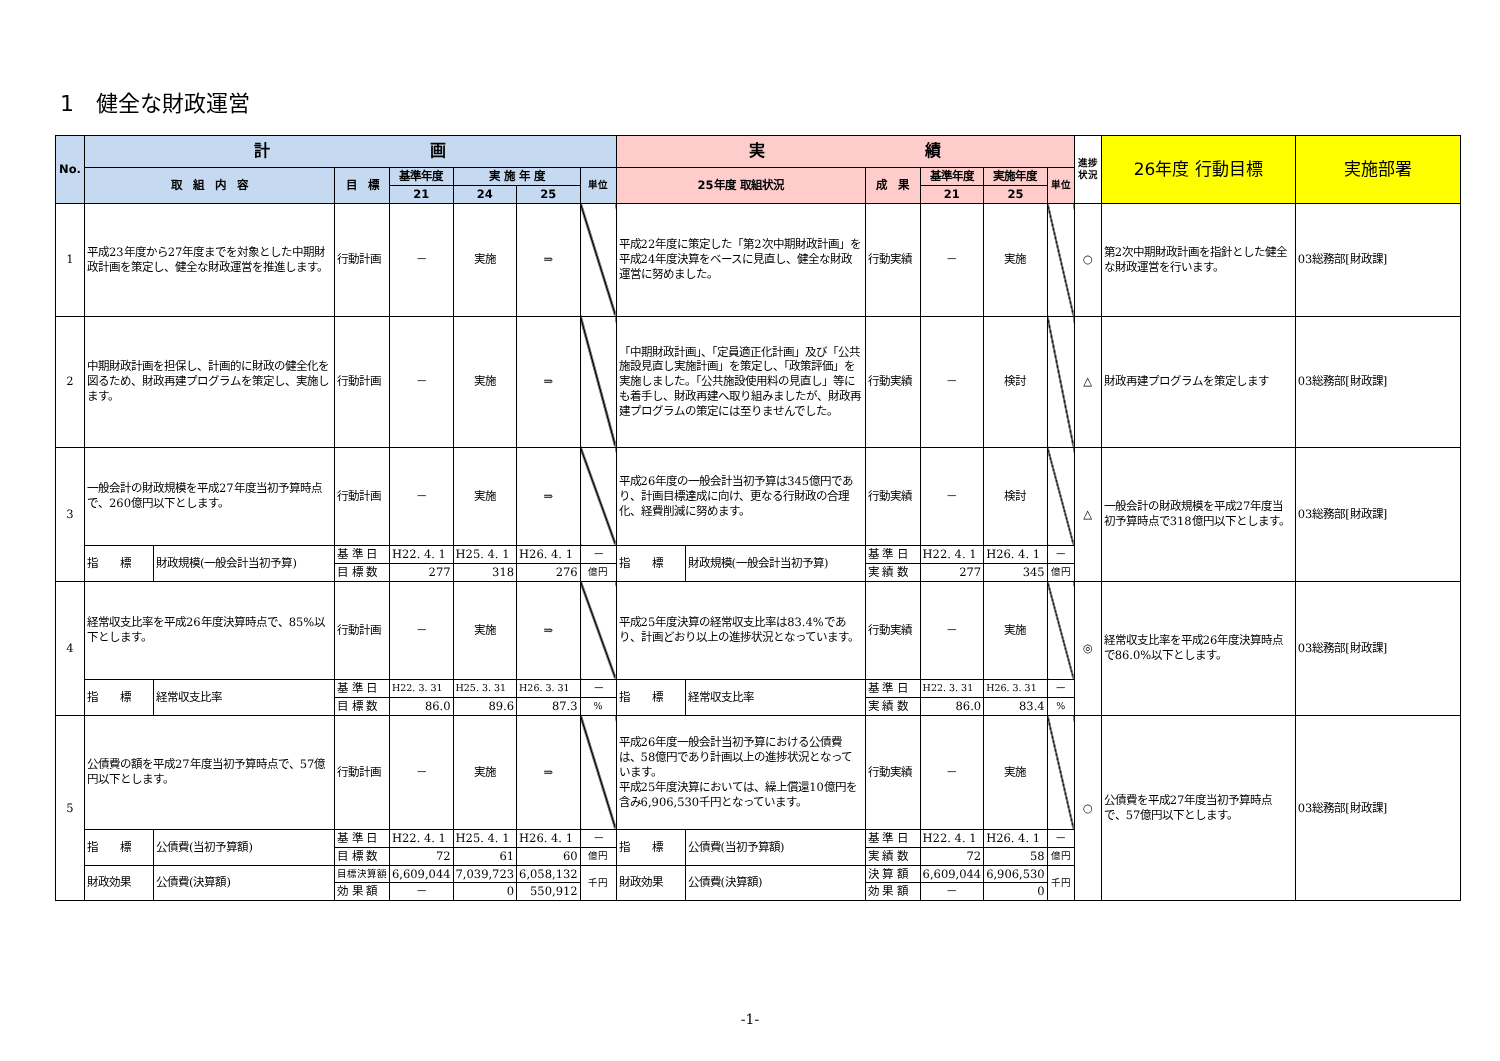1　健全な財政運営
| No. | 計 画 | | | | | | | 実 績 | | | | | | 進捗状況 | 26年度 行動目標 | 実施部署 |
| --- | --- | --- | --- | --- | --- | --- | --- | --- | --- | --- | --- | --- | --- | --- | --- | --- |
| | 取 組 内 容 | | 目 標 | 基準年度 | 実 施 年 度 | | 単位 | 25年度 取組状況 | | 成 果 | 基準年度 | 実施年度 | 単位 | | | |
| | | | | 21 | 24 | 25 | | | | | 21 | 25 | | | | |
| 1 | 平成23年度から27年度までを対象とした中期財政計画を策定し、健全な財政運営を推進します。 | | 行動計画 | － | 実施 | ⇒ | | 平成22年度に策定した「第2次中期財政計画」を平成24年度決算をベースに見直し、健全な財政運営に努めました。 | | 行動実績 | － | 実施 | | ○ | 第2次中期財政計画を指針とした健全な財政運営を行います。 | 03総務部[財政課] |
| 2 | 中期財政計画を担保し、計画的に財政の健全化を図るため、財政再建プログラムを策定し、実施します。 | | 行動計画 | － | 実施 | ⇒ | | 「中期財政計画」、「定員適正化計画」及び「公共施設見直し実施計画」を策定し、「政策評価」を実施しました。「公共施設使用料の見直し」等にも着手し、財政再建へ取り組みましたが、財政再建プログラムの策定には至りませんでした。 | | 行動実績 | － | 検討 | | △ | 財政再建プログラムを策定します | 03総務部[財政課] |
| 3 | 一般会計の財政規模を平成27年度当初予算時点で、260億円以下とします。 | | 行動計画 | － | 実施 | ⇒ | | 平成26年度の一般会計当初予算は345億円であり、計画目標達成に向け、更なる行財政の合理化、経費削減に努めます。 | | 行動実績 | － | 検討 | | △ | 一般会計の財政規模を平成27年度当初予算時点で318億円以下とします。 | 03総務部[財政課] |
| | 指 標 | 財政規模(一般会計当初予算) | 基 準 日 | H22. 4. 1 | H25. 4. 1 | H26. 4. 1 | － | 指 標 | 財政規模(一般会計当初予算) | 基 準 日 | H22. 4. 1 | H26. 4. 1 | － | | | |
| | | | 目 標 数 | 277 | 318 | 276 | 億円 | | | 実 績 数 | 277 | 345 | 億円 | | | |
| 4 | 経常収支比率を平成26年度決算時点で、85%以下とします。 | | 行動計画 | － | 実施 | ⇒ | | 平成25年度決算の経常収支比率は83.4%であり、計画どおり以上の進捗状況となっています。 | | 行動実績 | － | 実施 | | ◎ | 経常収支比率を平成26年度決算時点で86.0%以下とします。 | 03総務部[財政課] |
| | 指 標 | 経常収支比率 | 基 準 日 | H22. 3. 31 | H25. 3. 31 | H26. 3. 31 | － | 指 標 | 経常収支比率 | 基 準 日 | H22. 3. 31 | H26. 3. 31 | － | | | |
| | | | 目 標 数 | 86.0 | 89.6 | 87.3 | % | | | 実 績 数 | 86.0 | 83.4 | % | | | |
| 5 | 公債費の額を平成27年度当初予算時点で、57億円以下とします。 | | 行動計画 | － | 実施 | ⇒ | | 平成26年度一般会計当初予算における公債費は、58億円であり計画以上の進捗状況となっています。 平成25年度決算においては、繰上償還10億円を含み6,906,530千円となっています。 | | 行動実績 | － | 実施 | | ○ | 公債費を平成27年度当初予算時点で、57億円以下とします。 | 03総務部[財政課] |
| | 指 標 | 公債費(当初予算額) | 基 準 日 | H22. 4. 1 | H25. 4. 1 | H26. 4. 1 | － | 指 標 | 公債費(当初予算額) | 基 準 日 | H22. 4. 1 | H26. 4. 1 | － | | | |
| | | | 目 標 数 | 72 | 61 | 60 | 億円 | | | 実 績 数 | 72 | 58 | 億円 | | | |
| | 財政効果 | 公債費(決算額) | 目標決算額 | 6,609,044 | 7,039,723 | 6,058,132 | 千円 | 財政効果 | 公債費(決算額) | 決 算 額 | 6,609,044 | 6,906,530 | 千円 | | | |
| | | | 効 果 額 | － | 0 | 550,912 | | | | 効 果 額 | － | 0 | | | | |
-1-